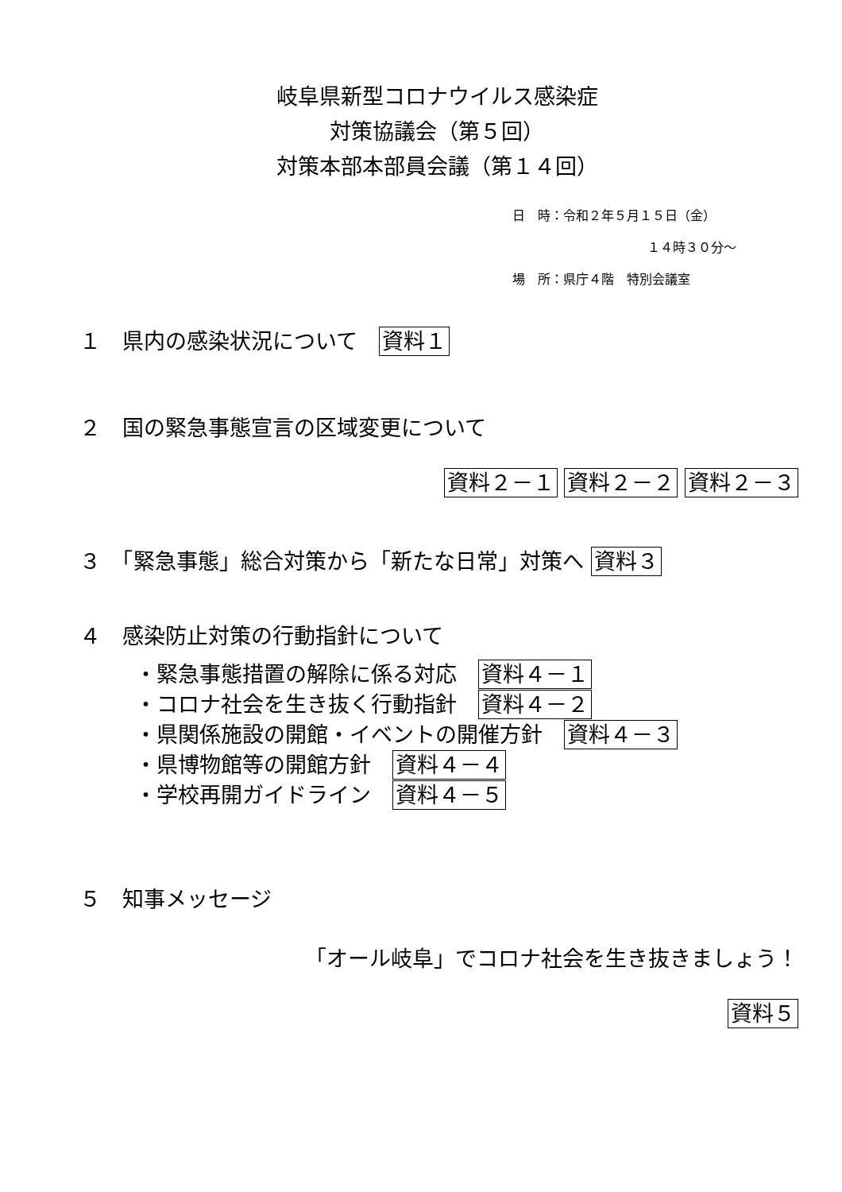岐阜県新型コロナウイルス感染症
対策協議会（第５回）
対策本部本部員会議（第１４回）
日　時：令和２年５月１５日（金）
１４時３０分～
場　所：県庁４階　特別会議室
１　県内の感染状況について　資料１
２　国の緊急事態宣言の区域変更について
資料２－１ 資料２－２ 資料２－３
３　「緊急事態」総合対策から「新たな日常」対策へ 資料３
４　感染防止対策の行動指針について
・緊急事態措置の解除に係る対応　資料４－１
・コロナ社会を生き抜く行動指針　資料４－２
・県関係施設の開館・イベントの開催方針　資料４－３
・県博物館等の開館方針　資料４－４
・学校再開ガイドライン　資料４－５
５　知事メッセージ
「オール岐阜」でコロナ社会を生き抜きましょう！
資料５